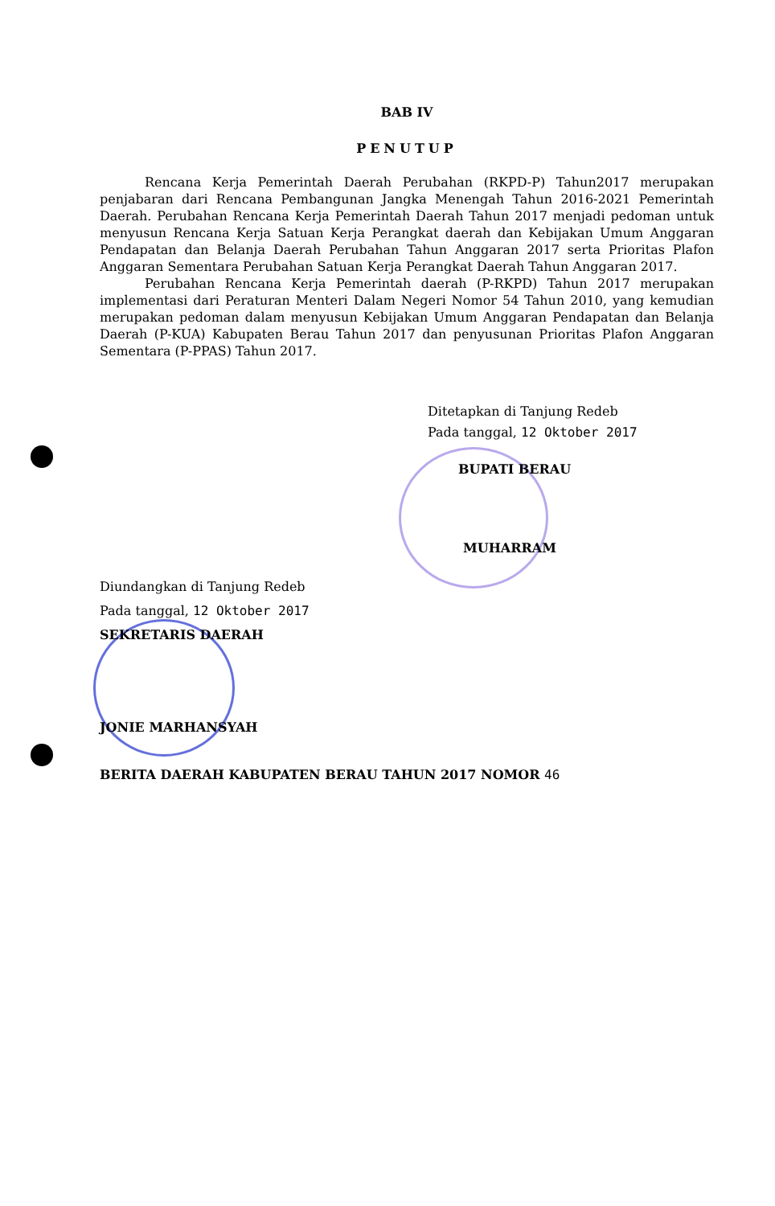BAB IV
PENUTUP
Rencana Kerja Pemerintah Daerah Perubahan (RKPD-P) Tahun2017 merupakan penjabaran dari Rencana Pembangunan Jangka Menengah Tahun 2016-2021 Pemerintah Daerah. Perubahan Rencana Kerja Pemerintah Daerah Tahun 2017 menjadi pedoman untuk menyusun Rencana Kerja Satuan Kerja Perangkat daerah dan Kebijakan Umum Anggaran Pendapatan dan Belanja Daerah Perubahan Tahun Anggaran 2017 serta Prioritas Plafon Anggaran Sementara Perubahan Satuan Kerja Perangkat Daerah Tahun Anggaran 2017.
Perubahan Rencana Kerja Pemerintah daerah (P-RKPD) Tahun 2017 merupakan implementasi dari Peraturan Menteri Dalam Negeri Nomor 54 Tahun 2010, yang kemudian merupakan pedoman dalam menyusun Kebijakan Umum Anggaran Pendapatan dan Belanja Daerah (P-KUA) Kabupaten Berau Tahun 2017 dan penyusunan Prioritas Plafon Anggaran Sementara (P-PPAS) Tahun 2017.
Ditetapkan di Tanjung Redeb
Pada tanggal, 12 Oktober 2017
BUPATI BERAU
MUHARRAM
Diundangkan di Tanjung Redeb
Pada tanggal, 12 Oktober 2017
SEKRETARIS DAERAH
JONIE MARHANSYAH
BERITA DAERAH KABUPATEN BERAU TAHUN 2017 NOMOR 46